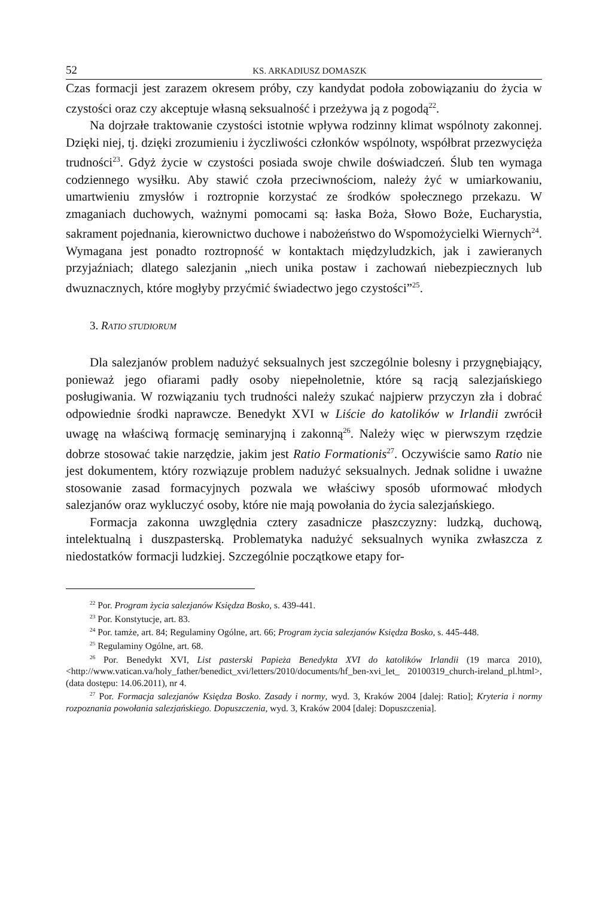52 KS. ARKADIUSZ DOMASZK
Czas formacji jest zarazem okresem próby, czy kandydat podoła zobowiązaniu do życia w czystości oraz czy akceptuje własną seksualność i przeżywa ją z pogodą<sup>22</sup>.
Na dojrzałe traktowanie czystości istotnie wpływa rodzinny klimat wspólnoty zakonnej. Dzięki niej, tj. dzięki zrozumieniu i życzliwości członków wspólnoty, współbrat przezwycięża trudności<sup>23</sup>. Gdyż życie w czystości posiada swoje chwile doświadczeń. Ślub ten wymaga codziennego wysiłku. Aby stawić czoła przeciwnościom, należy żyć w umiarkowaniu, umartwieniu zmysłów i roztropnie korzystać ze środków społecznego przekazu. W zmaganiach duchowych, ważnymi pomocami są: łaska Boża, Słowo Boże, Eucharystia, sakrament pojednania, kierownictwo duchowe i nabożeństwo do Wspomożycielki Wiernych<sup>24</sup>. Wymagana jest ponadto roztropność w kontaktach międzyludzkich, jak i zawieranych przyjaźniach; dlatego salezjanin „niech unika postaw i zachowań niebezpiecznych lub dwuznacznych, które mogłyby przyćmić świadectwo jego czystości”<sup>25</sup>.
3. RATIO STUDIORUM
Dla salezjanów problem nadużyć seksualnych jest szczególnie bolesny i przygnębiający, ponieważ jego ofiarami padły osoby niepełnoletnie, które są racją salezjańskiego posługiwania. W rozwiązaniu tych trudności należy szukać najpierw przyczyn zła i dobrać odpowiednie środki naprawcze. Benedykt XVI w Liście do katolików w Irlandii zwrócił uwagę na właściwą formację seminaryjną i zakonną<sup>26</sup>. Należy więc w pierwszym rzędzie dobrze stosować takie narzędzie, jakim jest Ratio Formationis<sup>27</sup>. Oczywiście samo Ratio nie jest dokumentem, który rozwiązuje problem nadużyć seksualnych. Jednak solidne i uważne stosowanie zasad formacyjnych pozwala we właściwy sposób uformować młodych salezjanów oraz wykluczyć osoby, które nie mają powołania do życia salezjańskiego.
Formacja zakonna uwzględnia cztery zasadnicze płaszczyzny: ludzką, duchową, intelektualną i duszpasterską. Problematyka nadużyć seksualnych wynika zwłaszcza z niedostatków formacji ludzkiej. Szczególnie początkowe etapy for-
<sup>22</sup> Por. Program życia salezjanów Księdza Bosko, s. 439-441.
<sup>23</sup> Por. Konstytucje, art. 83.
<sup>24</sup> Por. tamże, art. 84; Regulaminy Ogólne, art. 66; Program życia salezjanów Księdza Bosko, s. 445-448.
<sup>25</sup> Regulaminy Ogólne, art. 68.
<sup>26</sup> Por. Benedykt XVI, List pasterski Papieża Benedykta XVI do katolików Irlandii (19 marca 2010), <http://www.vatican.va/holy_father/benedict_xvi/letters/2010/documents/hf_ben-xvi_let_ 20100319_church-ireland_pl.html>, (data dostępu: 14.06.2011), nr 4.
<sup>27</sup> Por. Formacja salezjanów Księdza Bosko. Zasady i normy, wyd. 3, Kraków 2004 [dalej: Ratio]; Kryteria i normy rozpoznania powołania salezjańskiego. Dopuszczenia, wyd. 3, Kraków 2004 [dalej: Dopuszczenia].